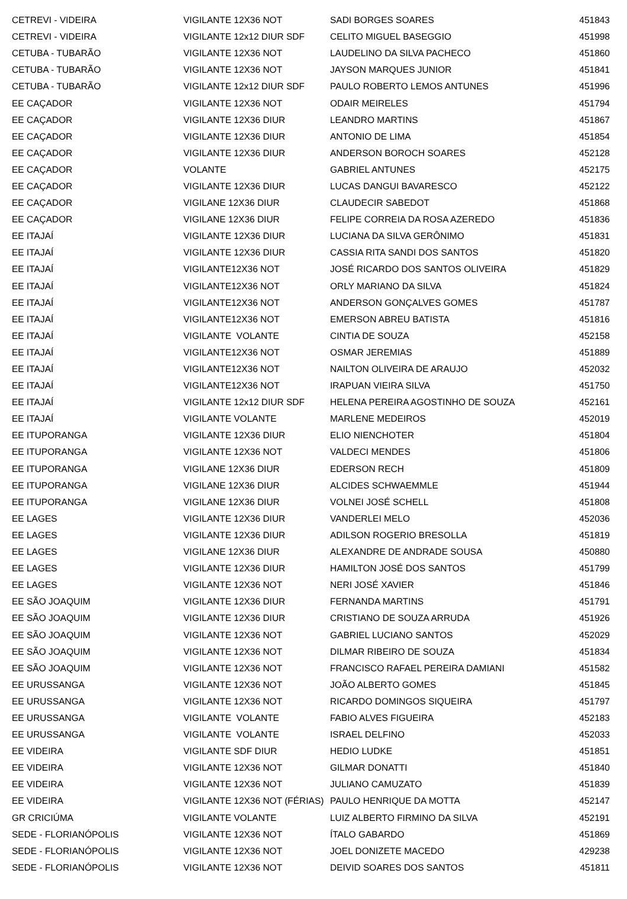| CETREVI - VIDEIRA | VIGILANTE 12X36 NOT | SADI BORGES SOARES | 451843 |
| CETREVI - VIDEIRA | VIGILANTE 12x12 DIUR SDF | CELITO MIGUEL BASEGGIO | 451998 |
| CETUBA - TUBARÃO | VIGILANTE 12X36 NOT | LAUDELINO DA SILVA PACHECO | 451860 |
| CETUBA - TUBARÃO | VIGILANTE 12X36 NOT | JAYSON MARQUES JUNIOR | 451841 |
| CETUBA - TUBARÃO | VIGILANTE 12x12 DIUR SDF | PAULO ROBERTO LEMOS ANTUNES | 451996 |
| EE CAÇADOR | VIGILANTE 12X36 NOT | ODAIR MEIRELES | 451794 |
| EE CAÇADOR | VIGILANTE 12X36 DIUR | LEANDRO MARTINS | 451867 |
| EE CAÇADOR | VIGILANTE 12X36 DIUR | ANTONIO DE LIMA | 451854 |
| EE CAÇADOR | VIGILANTE 12X36 DIUR | ANDERSON BOROCH SOARES | 452128 |
| EE CAÇADOR | VOLANTE | GABRIEL ANTUNES | 452175 |
| EE CAÇADOR | VIGILANTE 12X36 DIUR | LUCAS DANGUI BAVARESCO | 452122 |
| EE CAÇADOR | VIGILANE 12X36 DIUR | CLAUDECIR SABEDOT | 451868 |
| EE CAÇADOR | VIGILANE 12X36 DIUR | FELIPE CORREIA DA ROSA AZEREDO | 451836 |
| EE ITAJAÍ | VIGILANTE 12X36 DIUR | LUCIANA DA SILVA GERÔNIMO | 451831 |
| EE ITAJAÍ | VIGILANTE 12X36 DIUR | CASSIA RITA SANDI DOS SANTOS | 451820 |
| EE ITAJAÍ | VIGILANTE12X36 NOT | JOSÉ RICARDO DOS SANTOS OLIVEIRA | 451829 |
| EE ITAJAÍ | VIGILANTE12X36 NOT | ORLY MARIANO DA SILVA | 451824 |
| EE ITAJAÍ | VIGILANTE12X36 NOT | ANDERSON GONÇALVES GOMES | 451787 |
| EE ITAJAÍ | VIGILANTE12X36 NOT | EMERSON ABREU BATISTA | 451816 |
| EE ITAJAÍ | VIGILANTE VOLANTE | CINTIA DE SOUZA | 452158 |
| EE ITAJAÍ | VIGILANTE12X36 NOT | OSMAR JEREMIAS | 451889 |
| EE ITAJAÍ | VIGILANTE12X36 NOT | NAILTON OLIVEIRA DE ARAUJO | 452032 |
| EE ITAJAÍ | VIGILANTE12X36 NOT | IRAPUAN VIEIRA SILVA | 451750 |
| EE ITAJAÍ | VIGILANTE 12x12 DIUR SDF | HELENA PEREIRA AGOSTINHO DE SOUZA | 452161 |
| EE ITAJAÍ | VIGILANTE VOLANTE | MARLENE MEDEIROS | 452019 |
| EE ITUPORANGA | VIGILANTE 12X36 DIUR | ELIO NIENCHOTER | 451804 |
| EE ITUPORANGA | VIGILANTE 12X36 NOT | VALDECI MENDES | 451806 |
| EE ITUPORANGA | VIGILANE 12X36 DIUR | EDERSON RECH | 451809 |
| EE ITUPORANGA | VIGILANE 12X36 DIUR | ALCIDES SCHWAEMMLE | 451944 |
| EE ITUPORANGA | VIGILANE 12X36 DIUR | VOLNEI JOSÉ SCHELL | 451808 |
| EE LAGES | VIGILANTE 12X36 DIUR | VANDERLEI MELO | 452036 |
| EE LAGES | VIGILANTE 12X36 DIUR | ADILSON ROGERIO BRESOLLA | 451819 |
| EE LAGES | VIGILANE 12X36 DIUR | ALEXANDRE DE ANDRADE SOUSA | 450880 |
| EE LAGES | VIGILANTE 12X36 DIUR | HAMILTON JOSÉ DOS SANTOS | 451799 |
| EE LAGES | VIGILANTE 12X36 NOT | NERI JOSÉ XAVIER | 451846 |
| EE SÃO JOAQUIM | VIGILANTE 12X36 DIUR | FERNANDA MARTINS | 451791 |
| EE SÃO JOAQUIM | VIGILANTE 12X36 DIUR | CRISTIANO DE SOUZA ARRUDA | 451926 |
| EE SÃO JOAQUIM | VIGILANTE 12X36 NOT | GABRIEL LUCIANO SANTOS | 452029 |
| EE SÃO JOAQUIM | VIGILANTE 12X36 NOT | DILMAR RIBEIRO DE SOUZA | 451834 |
| EE SÃO JOAQUIM | VIGILANTE 12X36 NOT | FRANCISCO RAFAEL PEREIRA DAMIANI | 451582 |
| EE URUSSANGA | VIGILANTE 12X36 NOT | JOÃO ALBERTO GOMES | 451845 |
| EE URUSSANGA | VIGILANTE 12X36 NOT | RICARDO DOMINGOS SIQUEIRA | 451797 |
| EE URUSSANGA | VIGILANTE VOLANTE | FABIO ALVES FIGUEIRA | 452183 |
| EE URUSSANGA | VIGILANTE VOLANTE | ISRAEL DELFINO | 452033 |
| EE VIDEIRA | VIGILANTE SDF DIUR | HEDIO LUDKE | 451851 |
| EE VIDEIRA | VIGILANTE 12X36 NOT | GILMAR DONATTI | 451840 |
| EE VIDEIRA | VIGILANTE 12X36 NOT | JULIANO CAMUZATO | 451839 |
| EE VIDEIRA | VIGILANTE 12X36 NOT (FÉRIAS) | PAULO HENRIQUE DA MOTTA | 452147 |
| GR CRICIÚMA | VIGILANTE VOLANTE | LUIZ ALBERTO FIRMINO DA SILVA | 452191 |
| SEDE - FLORIANÓPOLIS | VIGILANTE 12X36 NOT | ÍTALO GABARDO | 451869 |
| SEDE - FLORIANÓPOLIS | VIGILANTE 12X36 NOT | JOEL DONIZETE MACEDO | 429238 |
| SEDE - FLORIANÓPOLIS | VIGILANTE 12X36 NOT | DEIVID SOARES DOS SANTOS | 451811 |